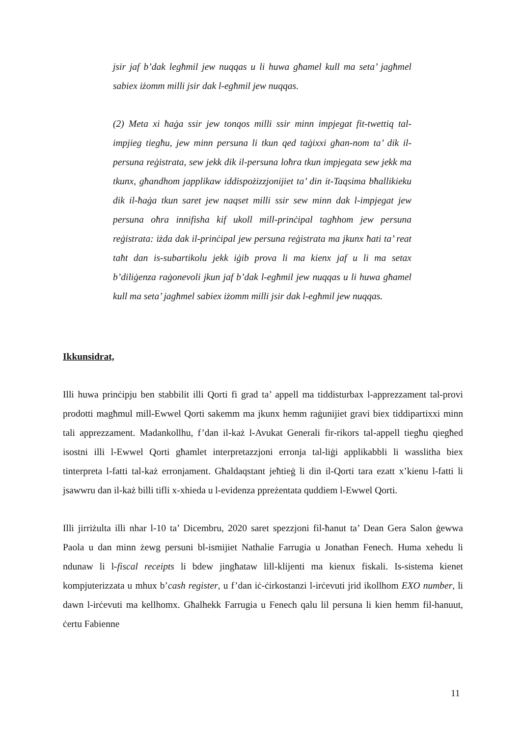jsir jaf b’dak legħmil jew nuqqas u li huwa għamel kull ma seta’ jagħmel sabiex iżomm milli jsir dak l-egħmil jew nuqqas.
(2) Meta xi ħaġa ssir jew tonqos milli ssir minn impjegat fit-twettiq tal-impjieg tiegħu, jew minn persuna li tkun qed taġixxi għan-nom ta’ dik il-persuna reġistrata, sew jekk dik il-persuna loħra tkun impjegata sew jekk ma tkunx, għandhom japplikaw iddispożizzjonijiet ta’ din it-Taqsima bħallikieku dik il-ħaġa tkun saret jew naqset milli ssir sew minn dak l-impjegat jew persuna oħra innifisha kif ukoll mill-prinċipal tagħhom jew persuna reġistrata: iżda dak il-prinċipal jew persuna reġistrata ma jkunx ħati ta’ reat taħt dan is-subartikolu jekk iġib prova li ma kienx jaf u li ma setax b’diliġenza raġonevoli jkun jaf b’dak l-egħmil jew nuqqas u li huwa għamel kull ma seta’ jagħmel sabiex iżomm milli jsir dak l-egħmil jew nuqqas.
Ikkunsidrat,
Illi huwa prinċipju ben stabbilit illi Qorti fi grad ta’ appell ma tiddisturbax l-apprezzament tal-provi prodotti magħmul mill-Ewwel Qorti sakemm ma jkunx hemm raġunijiet gravi biex tiddipartixxi minn tali apprezzament. Madankollhu, f’dan il-każ l-Avukat Generali fir-rikors tal-appell tiegħu qiegħed isostni illi l-Ewwel Qorti għamlet interpretazzjoni erronja tal-liġi applikabbli li wasslitha biex tinterpreta l-fatti tal-każ erronjament. Għaldaqstant jeħtieġ li din il-Qorti tara ezatt x’kienu l-fatti li jsawwru dan il-każ billi tifli x-xhieda u l-evidenza ppreżentata quddiem l-Ewwel Qorti.
Illi jirriżulta illi nhar l-10 ta’ Dicembru, 2020 saret spezzjoni fil-ħanut ta’ Dean Gera Salon ġewwa Paola u dan minn żewg persuni bl-ismijiet Nathalie Farrugia u Jonathan Fenech. Huma xehedu li ndunaw li l-fiscal receipts li bdew jingħataw lill-klijenti ma kienux fiskali. Is-sistema kienet kompjuterizzata u mhux b’cash register, u f’dan iċ-ċirkostanzi l-irċevuti jrid ikollhom EXO number, li dawn l-irċevuti ma kellhomx. Għalhekk Farrugia u Fenech qalu lil persuna li kien hemm fil-hanuut, ċertu Fabienne
11